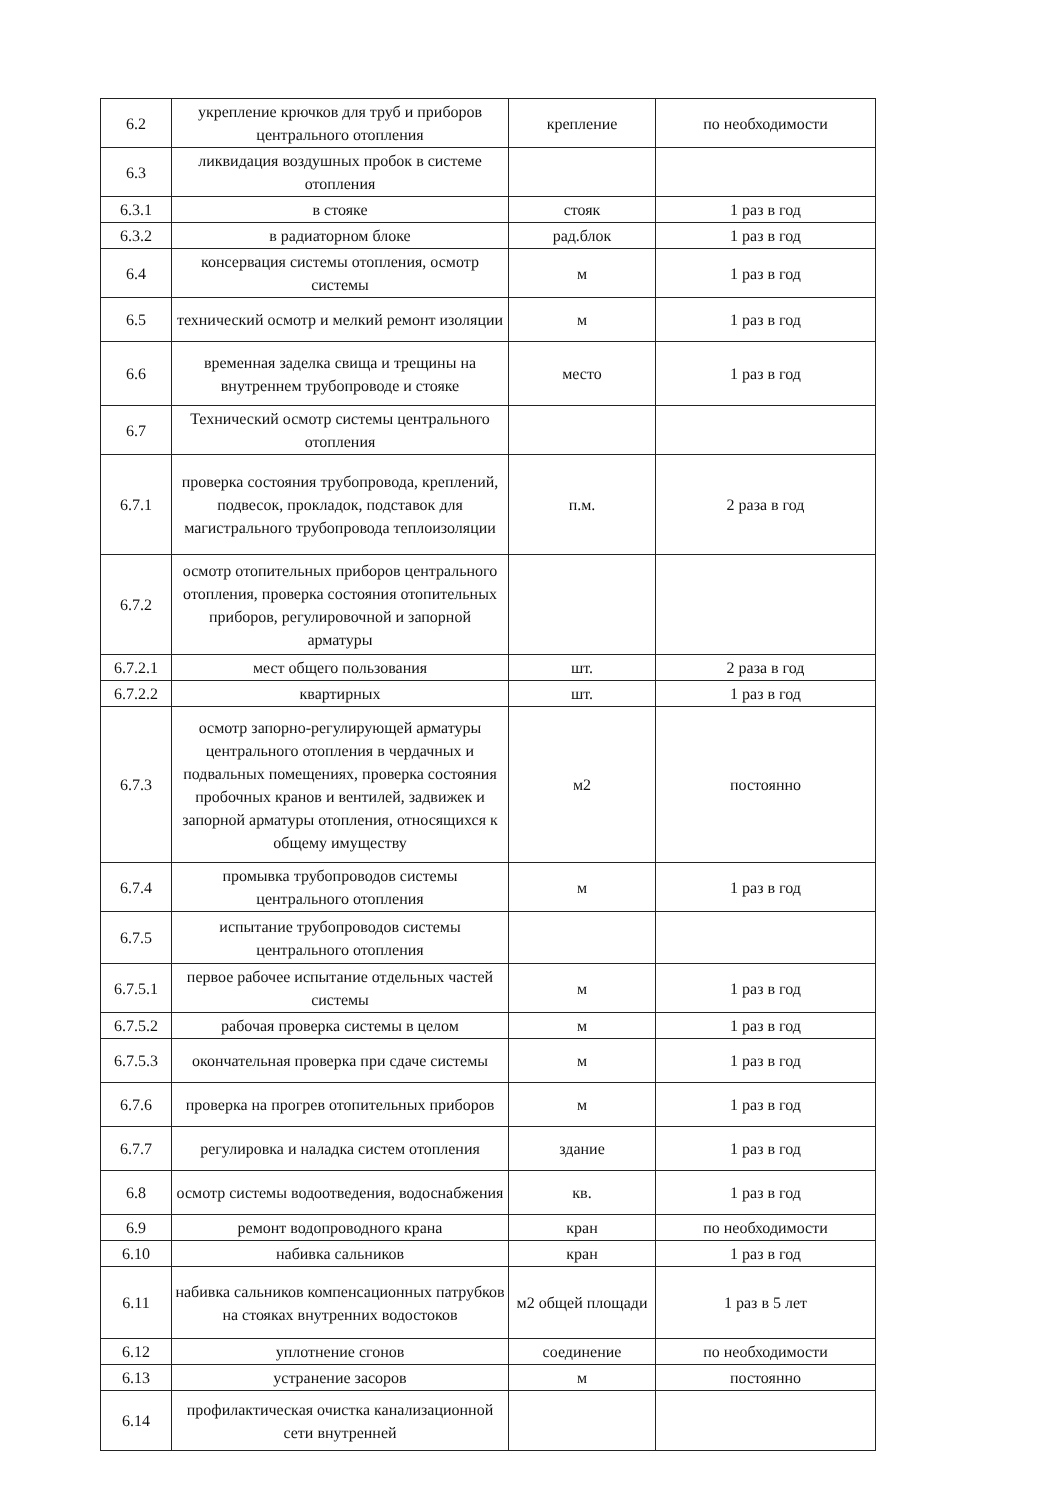| 6.2 | укрепление крючков для труб и приборов центрального отопления | крепление | по необходимости |
| 6.3 | ликвидация воздушных пробок в системе отопления | | |
| 6.3.1 | в стояке | стояк | 1 раз в год |
| 6.3.2 | в радиаторном блоке | рад.блок | 1 раз в год |
| 6.4 | консервация системы отопления, осмотр системы | м | 1 раз в год |
| 6.5 | технический осмотр и мелкий ремонт изоляции | м | 1 раз в год |
| 6.6 | временная заделка свища и трещины на внутреннем трубопроводе и стояке | место | 1 раз в год |
| 6.7 | Технический осмотр системы центрального отопления | | |
| 6.7.1 | проверка состояния трубопровода, креплений, подвесок, прокладок, подставок для магистрального трубопровода теплоизоляции | п.м. | 2 раза в год |
| 6.7.2 | осмотр отопительных приборов центрального отопления, проверка состояния отопительных приборов, регулировочной и запорной арматуры | | |
| 6.7.2.1 | мест общего пользования | шт. | 2 раза в год |
| 6.7.2.2 | квартирных | шт. | 1 раз в год |
| 6.7.3 | осмотр запорно-регулирующей арматуры центрального отопления в чердачных и подвальных помещениях, проверка состояния пробочных кранов и вентилей, задвижек и запорной арматуры отопления, относящихся к общему имуществу | м2 | постоянно |
| 6.7.4 | промывка трубопроводов системы центрального отопления | м | 1 раз в год |
| 6.7.5 | испытание трубопроводов системы центрального отопления | | |
| 6.7.5.1 | первое рабочее испытание отдельных частей системы | м | 1 раз в год |
| 6.7.5.2 | рабочая проверка системы в целом | м | 1 раз в год |
| 6.7.5.3 | окончательная проверка при сдаче системы | м | 1 раз в год |
| 6.7.6 | проверка на прогрев отопительных приборов | м | 1 раз в год |
| 6.7.7 | регулировка и наладка систем отопления | здание | 1 раз в год |
| 6.8 | осмотр системы водоотведения, водоснабжения | кв. | 1 раз в год |
| 6.9 | ремонт водопроводного крана | кран | по необходимости |
| 6.10 | набивка сальников | кран | 1 раз в год |
| 6.11 | набивка сальников компенсационных патрубков на стояках внутренних водостоков | м2 общей площади | 1 раз в 5 лет |
| 6.12 | уплотнение сгонов | соединение | по необходимости |
| 6.13 | устранение засоров | м | постоянно |
| 6.14 | профилактическая очистка канализационной сети внутренней | | |